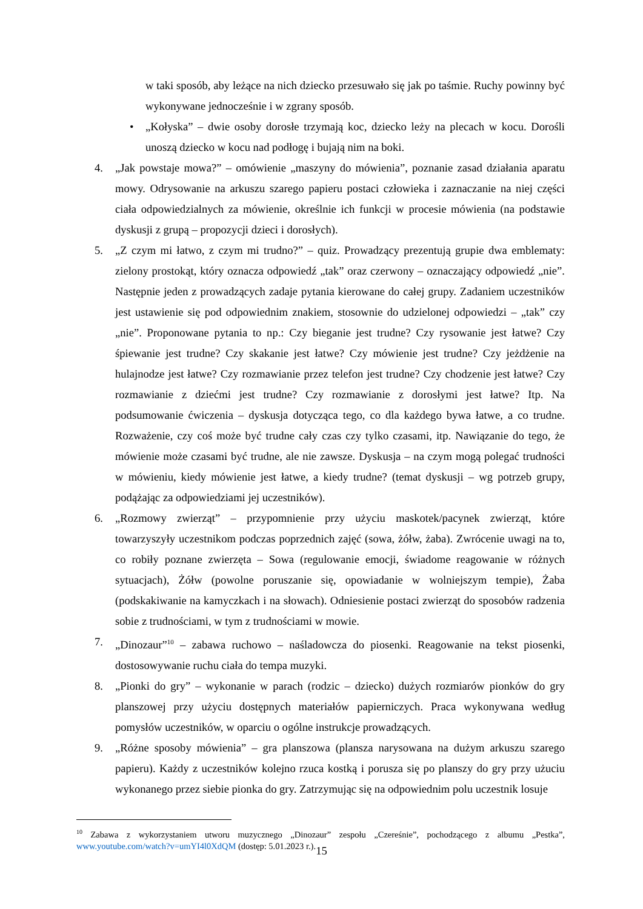w taki sposób, aby leżące na nich dziecko przesuwało się jak po taśmie. Ruchy powinny być wykonywane jednocześnie i w zgrany sposób.
• „Kołyska” – dwie osoby dorosłe trzymają koc, dziecko leży na plecach w kocu. Dorośli unoszą dziecko w kocu nad podłogę i bujają nim na boki.
4. „Jak powstaje mowa?” – omówienie „maszyny do mówienia”, poznanie zasad działania aparatu mowy. Odrysowanie na arkuszu szarego papieru postaci człowieka i zaznaczanie na niej części ciała odpowiedzialnych za mówienie, określnie ich funkcji w procesie mówienia (na podstawie dyskusji z grupą – propozycji dzieci i dorosłych).
5. „Z czym mi łatwo, z czym mi trudno?” – quiz. Prowadzący prezentują grupie dwa emblematy: zielony prostokąt, który oznacza odpowiedź „tak” oraz czerwony – oznaczający odpowiedź „nie”. Następnie jeden z prowadzących zadaje pytania kierowane do całej grupy. Zadaniem uczestników jest ustawienie się pod odpowiednim znakiem, stosownie do udzielonej odpowiedzi – „tak” czy „nie”. Proponowane pytania to np.: Czy bieganie jest trudne? Czy rysowanie jest łatwe? Czy śpiewanie jest trudne? Czy skakanie jest łatwe? Czy mówienie jest trudne? Czy jeżdżenie na hulajnodze jest łatwe? Czy rozmawianie przez telefon jest trudne? Czy chodzenie jest łatwe? Czy rozmawianie z dziećmi jest trudne? Czy rozmawianie z dorosłymi jest łatwe? Itp. Na podsumowanie ćwiczenia – dyskusja dotycząca tego, co dla każdego bywa łatwe, a co trudne. Rozważenie, czy coś może być trudne cały czas czy tylko czasami, itp. Nawiązanie do tego, że mówienie może czasami być trudne, ale nie zawsze. Dyskusja – na czym mogą polegać trudności w mówieniu, kiedy mówienie jest łatwe, a kiedy trudne? (temat dyskusji – wg potrzeb grupy, podążając za odpowiedziami jej uczestników).
6. „Rozmowy zwierząt” – przypomnienie przy użyciu maskotek/pacynek zwierząt, które towarzyszyły uczestnikom podczas poprzednich zajęć (sowa, żółw, żaba). Zwrócenie uwagi na to, co robiły poznane zwierzęta – Sowa (regulowanie emocji, świadome reagowanie w różnych sytuacjach), Żółw (powolne poruszanie się, opowiadanie w wolniejszym tempie), Żaba (podskakiwanie na kamyczkach i na słowach). Odniesienie postaci zwierząt do sposobów radzenia sobie z trudnościami, w tym z trudnościami w mowie.
7. „Dinozaur”<sup>10</sup> – zabawa ruchowo – naśladowcza do piosenki. Reagowanie na tekst piosenki, dostosowywanie ruchu ciała do tempa muzyki.
8. „Pionki do gry” – wykonanie w parach (rodzic – dziecko) dużych rozmiarów pionków do gry planszowej przy użyciu dostępnych materiałów papierniczych. Praca wykonywana według pomysłów uczestników, w oparciu o ogólne instrukcje prowadzących.
9. „Różne sposoby mówienia” – gra planszowa (plansza narysowana na dużym arkuszu szarego papieru). Każdy z uczestników kolejno rzuca kostką i porusza się po planszy do gry przy użuciu wykonanego przez siebie pionka do gry. Zatrzymując się na odpowiednim polu uczestnik losuje
<sup>10</sup> Zabawa z wykorzystaniem utworu muzycznego „Dinozaur” zespołu „Czereśnie”, pochodzącego z albumu „Pestka”, www.youtube.com/watch?v=umYI4l0XdQM (dostęp: 5.01.2023 r.).
15